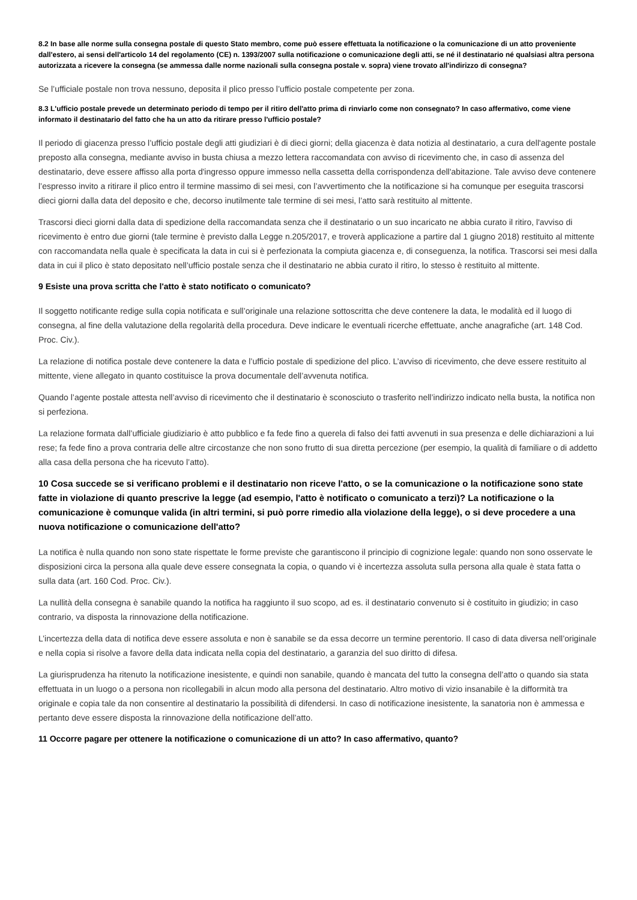8.2 In base alle norme sulla consegna postale di questo Stato membro, come può essere effettuata la notificazione o la comunicazione di un atto proveniente dall'estero, ai sensi dell'articolo 14 del regolamento (CE) n. 1393/2007 sulla notificazione o comunicazione degli atti, se né il destinatario né qualsiasi altra persona autorizzata a ricevere la consegna (se ammessa dalle norme nazionali sulla consegna postale v. sopra) viene trovato all'indirizzo di consegna?
Se l’ufficiale postale non trova nessuno, deposita il plico presso l’ufficio postale competente per zona.
8.3 L'ufficio postale prevede un determinato periodo di tempo per il ritiro dell'atto prima di rinviarlo come non consegnato? In caso affermativo, come viene informato il destinatario del fatto che ha un atto da ritirare presso l'ufficio postale?
Il periodo di giacenza presso l’ufficio postale degli atti giudiziari è di dieci giorni; della giacenza è data notizia al destinatario, a cura dell'agente postale preposto alla consegna, mediante avviso in busta chiusa a mezzo lettera raccomandata con avviso di ricevimento che, in caso di assenza del destinatario, deve essere affisso alla porta d'ingresso oppure immesso nella cassetta della corrispondenza dell'abitazione. Tale avviso deve contenere l’espresso invito a ritirare il plico entro il termine massimo di sei mesi, con l’avvertimento che la notificazione si ha comunque per eseguita trascorsi dieci giorni dalla data del deposito e che, decorso inutilmente tale termine di sei mesi, l’atto sarà restituito al mittente.
Trascorsi dieci giorni dalla data di spedizione della raccomandata senza che il destinatario o un suo incaricato ne abbia curato il ritiro, l'avviso di ricevimento è entro due giorni (tale termine è previsto dalla Legge n.205/2017, e troverà applicazione a partire dal 1 giugno 2018) restituito al mittente con raccomandata nella quale è specificata la data in cui si è perfezionata la compiuta giacenza e, di conseguenza, la notifica. Trascorsi sei mesi dalla data in cui il plico è stato depositato nell’ufficio postale senza che il destinatario ne abbia curato il ritiro, lo stesso è restituito al mittente.
9 Esiste una prova scritta che l'atto è stato notificato o comunicato?
Il soggetto notificante redige sulla copia notificata e sull’originale una relazione sottoscritta che deve contenere la data, le modalità ed il luogo di consegna, al fine della valutazione della regolarità della procedura. Deve indicare le eventuali ricerche effettuate, anche anagrafiche (art. 148 Cod. Proc. Civ.).
La relazione di notifica postale deve contenere la data e l’ufficio postale di spedizione del plico. L’avviso di ricevimento, che deve essere restituito al mittente, viene allegato in quanto costituisce la prova documentale dell’avvenuta notifica.
Quando l’agente postale attesta nell’avviso di ricevimento che il destinatario è sconosciuto o trasferito nell’indirizzo indicato nella busta, la notifica non si perfeziona.
La relazione formata dall’ufficiale giudiziario è atto pubblico e fa fede fino a querela di falso dei fatti avvenuti in sua presenza e delle dichiarazioni a lui rese; fa fede fino a prova contraria delle altre circostanze che non sono frutto di sua diretta percezione (per esempio, la qualità di familiare o di addetto alla casa della persona che ha ricevuto l’atto).
10 Cosa succede se si verificano problemi e il destinatario non riceve l'atto, o se la comunicazione o la notificazione sono state fatte in violazione di quanto prescrive la legge (ad esempio, l'atto è notificato o comunicato a terzi)? La notificazione o la comunicazione è comunque valida (in altri termini, si può porre rimedio alla violazione della legge), o si deve procedere a una nuova notificazione o comunicazione dell'atto?
La notifica è nulla quando non sono state rispettate le forme previste che garantiscono il principio di cognizione legale: quando non sono osservate le disposizioni circa la persona alla quale deve essere consegnata la copia, o quando vi è incertezza assoluta sulla persona alla quale è stata fatta o sulla data (art. 160 Cod. Proc. Civ.).
La nullità della consegna è sanabile quando la notifica ha raggiunto il suo scopo, ad es. il destinatario convenuto si è costituito in giudizio; in caso contrario, va disposta la rinnovazione della notificazione.
L’incertezza della data di notifica deve essere assoluta e non è sanabile se da essa decorre un termine perentorio. Il caso di data diversa nell’originale e nella copia si risolve a favore della data indicata nella copia del destinatario, a garanzia del suo diritto di difesa.
La giurisprudenza ha ritenuto la notificazione inesistente, e quindi non sanabile, quando è mancata del tutto la consegna dell’atto o quando sia stata effettuata in un luogo o a persona non ricollegabili in alcun modo alla persona del destinatario. Altro motivo di vizio insanabile è la difformità tra originale e copia tale da non consentire al destinatario la possibilità di difendersi. In caso di notificazione inesistente, la sanatoria non è ammessa e pertanto deve essere disposta la rinnovazione della notificazione dell’atto.
11 Occorre pagare per ottenere la notificazione o comunicazione di un atto? In caso affermativo, quanto?